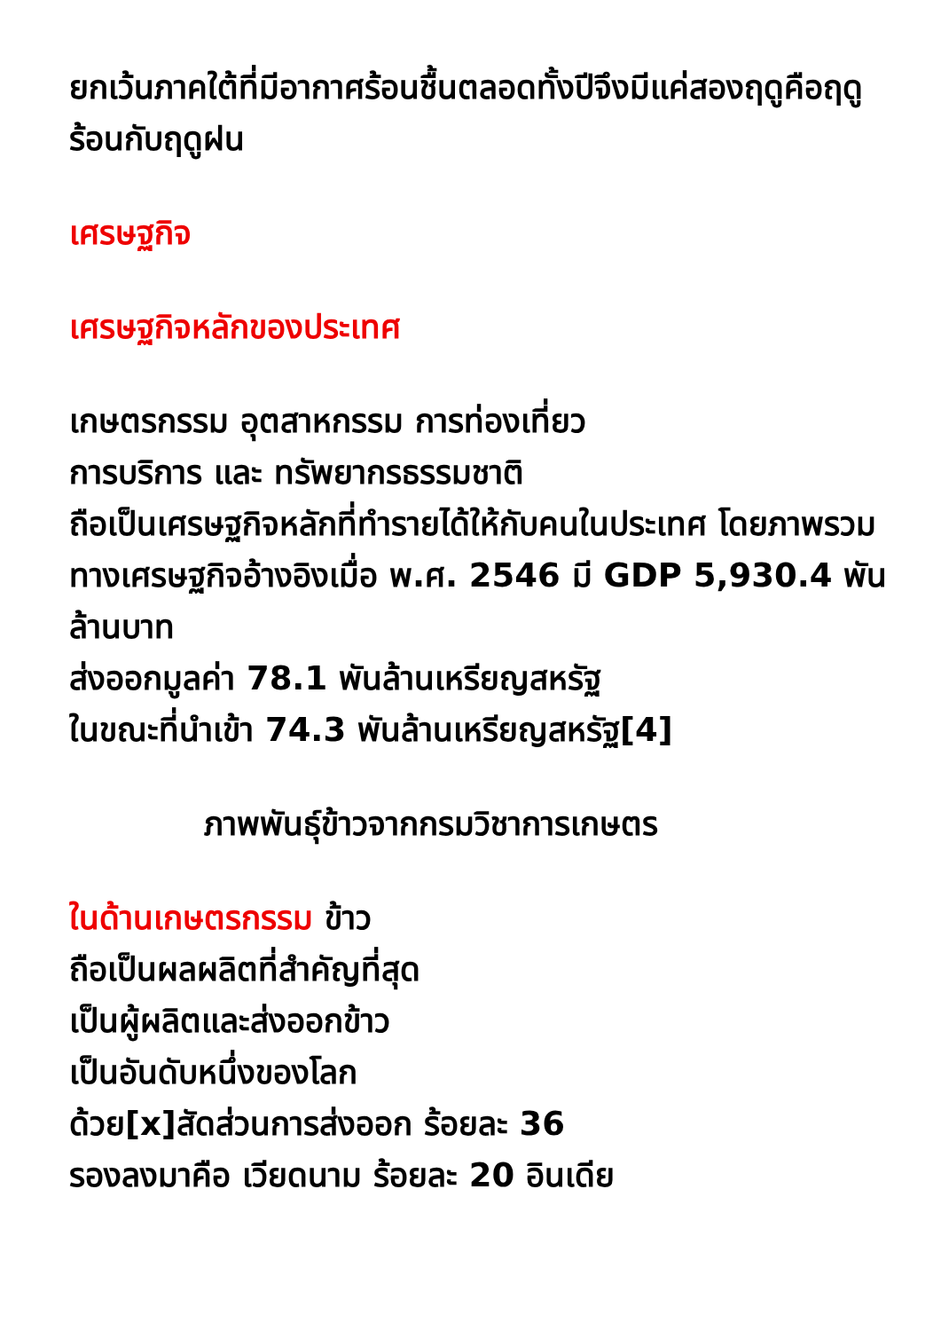ยกเว้นภาคใต้ที่มีอากาศร้อนชื้นตลอดทั้งปีจึงมีแค่สองฤดูคือฤดูร้อนกับฤดูฝน
เศรษฐกิจ
เศรษฐกิจหลักของประเทศ
เกษตรกรรม อุตสาหกรรม การท่องเที่ยว
การบริการ และ ทรัพยากรธรรมชาติ
ถือเป็นเศรษฐกิจหลักที่ทำรายได้ให้กับคนในประเทศ โดยภาพรวมทางเศรษฐกิจอ้างอิงเมื่อ พ.ศ. 2546 มี GDP 5,930.4 พันล้านบาท
ส่งออกมูลค่า 78.1 พันล้านเหรียญสหรัฐ
ในขณะที่นำเข้า 74.3 พันล้านเหรียญสหรัฐ[4]
ภาพพันธุ์ข้าวจากกรมวิชาการเกษตร
ในด้านเกษตรกรรม ข้าว
ถือเป็นผลผลิตที่สำคัญที่สุด
เป็นผู้ผลิตและส่งออกข้าว
เป็นอันดับหนึ่งของโลก
ด้วย[x]สัดส่วนการส่งออก ร้อยละ 36
รองลงมาคือ เวียดนาม ร้อยละ 20 อินเดีย